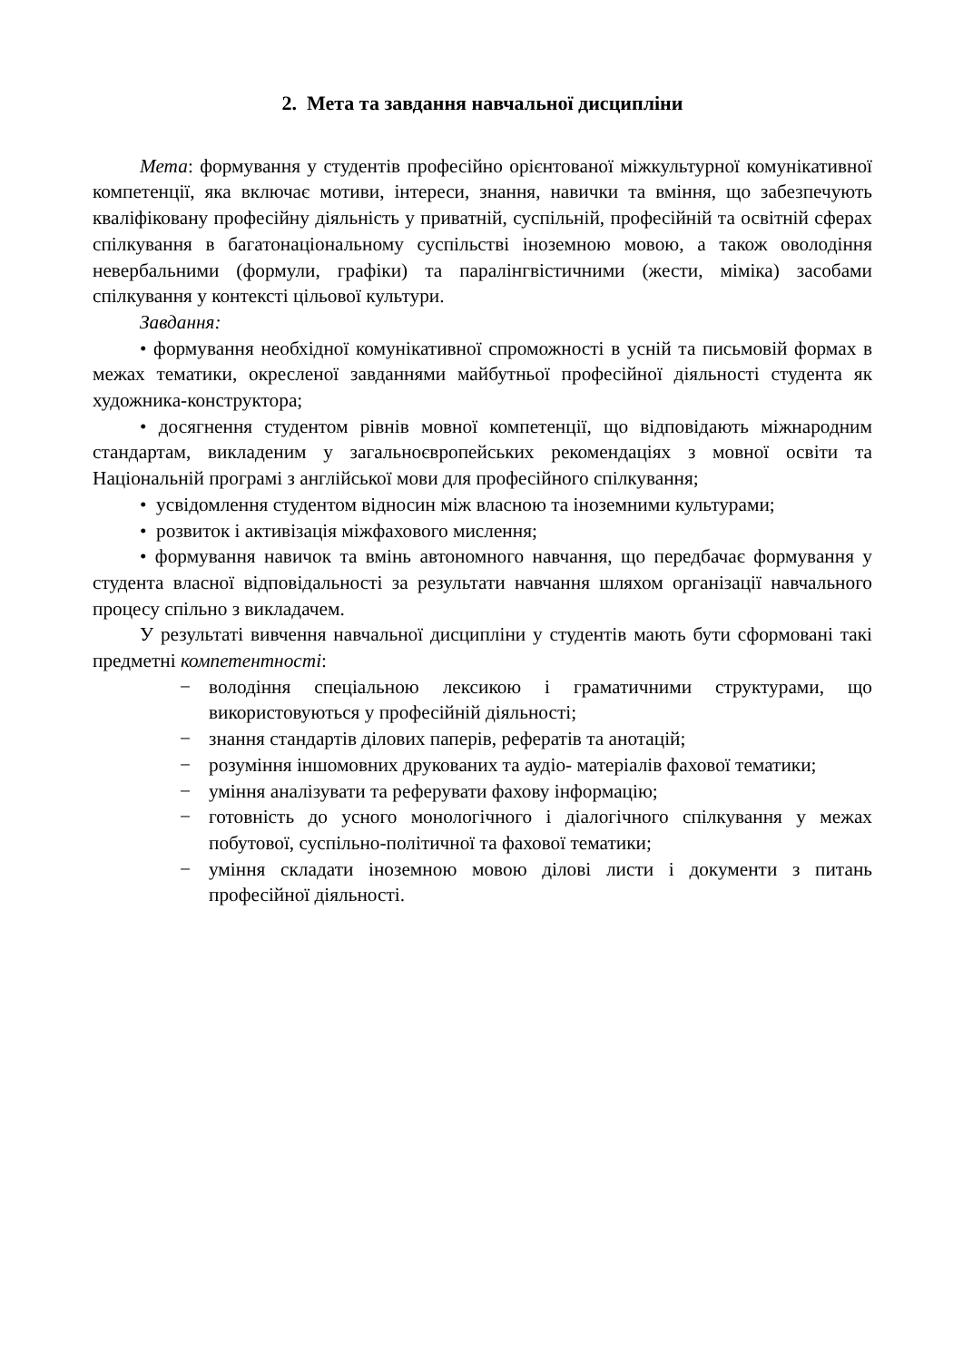2. Мета та завдання навчальної дисципліни
Мета: формування у студентів професійно орієнтованої міжкультурної комунікативної компетенції, яка включає мотиви, інтереси, знання, навички та вміння, що забезпечують кваліфіковану професійну діяльність у приватній, суспільній, професійній та освітній сферах спілкування в багатонаціональному суспільстві іноземною мовою, а також оволодіння невербальними (формули, графіки) та паралінгвістичними (жести, міміка) засобами спілкування у контексті цільової культури.
Завдання:
• формування необхідної комунікативної спроможності в усній та письмовій формах в межах тематики, окресленої завданнями майбутньої професійної діяльності студента як художника-конструктора;
• досягнення студентом рівнів мовної компетенції, що відповідають міжнародним стандартам, викладеним у загальноєвропейських рекомендаціях з мовної освіти та Національній програмі з англійської мови для професійного спілкування;
• усвідомлення студентом відносин між власною та іноземними культурами;
• розвиток і активізація міжфахового мислення;
• формування навичок та вмінь автономного навчання, що передбачає формування у студента власної відповідальності за результати навчання шляхом організації навчального процесу спільно з викладачем.
У результаті вивчення навчальної дисципліни у студентів мають бути сформовані такі предметні компетентності:
− володіння спеціальною лексикою і граматичними структурами, що використовуються у професійній діяльності;
− знання стандартів ділових паперів, рефератів та анотацій;
− розуміння іншомовних друкованих та аудіо- матеріалів фахової тематики;
− уміння аналізувати та реферувати фахову інформацію;
− готовність до усного монологічного і діалогічного спілкування у межах побутової, суспільно-політичної та фахової тематики;
− уміння складати іноземною мовою ділові листи і документи з питань професійної діяльності.